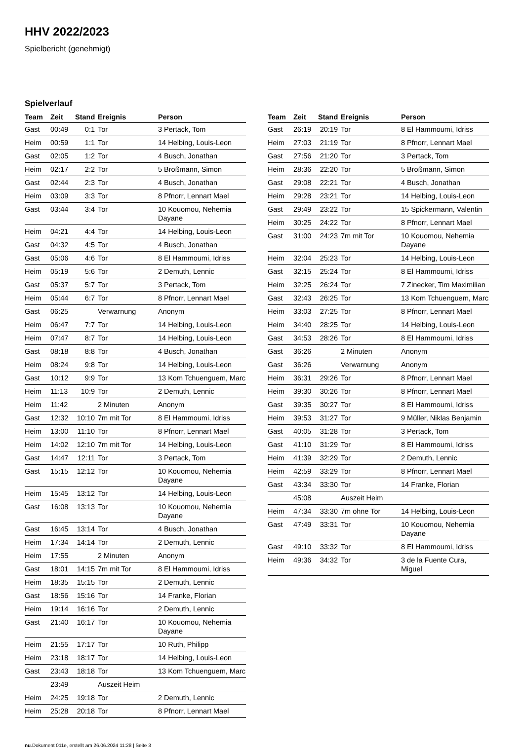HHV 2022/2023
Spielbericht (genehmigt)
Spielverlauf
| Team | Zeit | Stand | Ereignis | Person |
| --- | --- | --- | --- | --- |
| Gast | 00:49 | 0:1 | Tor | 3 Pertack, Tom |
| Heim | 00:59 | 1:1 | Tor | 14 Helbing, Louis-Leon |
| Gast | 02:05 | 1:2 | Tor | 4 Busch, Jonathan |
| Heim | 02:17 | 2:2 | Tor | 5 Broßmann, Simon |
| Gast | 02:44 | 2:3 | Tor | 4 Busch, Jonathan |
| Heim | 03:09 | 3:3 | Tor | 8 Pfnorr, Lennart Mael |
| Gast | 03:44 | 3:4 | Tor | 10 Kouomou, Nehemia Dayane |
| Heim | 04:21 | 4:4 | Tor | 14 Helbing, Louis-Leon |
| Gast | 04:32 | 4:5 | Tor | 4 Busch, Jonathan |
| Gast | 05:06 | 4:6 | Tor | 8 El Hammoumi, Idriss |
| Heim | 05:19 | 5:6 | Tor | 2 Demuth, Lennic |
| Gast | 05:37 | 5:7 | Tor | 3 Pertack, Tom |
| Heim | 05:44 | 6:7 | Tor | 8 Pfnorr, Lennart Mael |
| Gast | 06:25 | | Verwarnung | Anonym |
| Heim | 06:47 | 7:7 | Tor | 14 Helbing, Louis-Leon |
| Heim | 07:47 | 8:7 | Tor | 14 Helbing, Louis-Leon |
| Gast | 08:18 | 8:8 | Tor | 4 Busch, Jonathan |
| Heim | 08:24 | 9:8 | Tor | 14 Helbing, Louis-Leon |
| Gast | 10:12 | 9:9 | Tor | 13 Kom Tchuenguem, Marc |
| Heim | 11:13 | 10:9 | Tor | 2 Demuth, Lennic |
| Heim | 11:42 | | 2 Minuten | Anonym |
| Gast | 12:32 | 10:10 | 7m mit Tor | 8 El Hammoumi, Idriss |
| Heim | 13:00 | 11:10 | Tor | 8 Pfnorr, Lennart Mael |
| Heim | 14:02 | 12:10 | 7m mit Tor | 14 Helbing, Louis-Leon |
| Gast | 14:47 | 12:11 | Tor | 3 Pertack, Tom |
| Gast | 15:15 | 12:12 | Tor | 10 Kouomou, Nehemia Dayane |
| Heim | 15:45 | 13:12 | Tor | 14 Helbing, Louis-Leon |
| Gast | 16:08 | 13:13 | Tor | 10 Kouomou, Nehemia Dayane |
| Gast | 16:45 | 13:14 | Tor | 4 Busch, Jonathan |
| Heim | 17:34 | 14:14 | Tor | 2 Demuth, Lennic |
| Heim | 17:55 | | 2 Minuten | Anonym |
| Gast | 18:01 | 14:15 | 7m mit Tor | 8 El Hammoumi, Idriss |
| Heim | 18:35 | 15:15 | Tor | 2 Demuth, Lennic |
| Gast | 18:56 | 15:16 | Tor | 14 Franke, Florian |
| Heim | 19:14 | 16:16 | Tor | 2 Demuth, Lennic |
| Gast | 21:40 | 16:17 | Tor | 10 Kouomou, Nehemia Dayane |
| Heim | 21:55 | 17:17 | Tor | 10 Ruth, Philipp |
| Heim | 23:18 | 18:17 | Tor | 14 Helbing, Louis-Leon |
| Gast | 23:43 | 18:18 | Tor | 13 Kom Tchuenguem, Marc |
| | 23:49 | | Auszeit Heim | |
| Heim | 24:25 | 19:18 | Tor | 2 Demuth, Lennic |
| Heim | 25:28 | 20:18 | Tor | 8 Pfnorr, Lennart Mael |
| Team | Zeit | Stand | Ereignis | Person |
| --- | --- | --- | --- | --- |
| Gast | 26:19 | 20:19 | Tor | 8 El Hammoumi, Idriss |
| Heim | 27:03 | 21:19 | Tor | 8 Pfnorr, Lennart Mael |
| Gast | 27:56 | 21:20 | Tor | 3 Pertack, Tom |
| Heim | 28:36 | 22:20 | Tor | 5 Broßmann, Simon |
| Gast | 29:08 | 22:21 | Tor | 4 Busch, Jonathan |
| Heim | 29:28 | 23:21 | Tor | 14 Helbing, Louis-Leon |
| Gast | 29:49 | 23:22 | Tor | 15 Spickermann, Valentin |
| Heim | 30:25 | 24:22 | Tor | 8 Pfnorr, Lennart Mael |
| Gast | 31:00 | 24:23 | 7m mit Tor | 10 Kouomou, Nehemia Dayane |
| Heim | 32:04 | 25:23 | Tor | 14 Helbing, Louis-Leon |
| Gast | 32:15 | 25:24 | Tor | 8 El Hammoumi, Idriss |
| Heim | 32:25 | 26:24 | Tor | 7 Zinecker, Tim Maximilian |
| Gast | 32:43 | 26:25 | Tor | 13 Kom Tchuenguem, Marc |
| Heim | 33:03 | 27:25 | Tor | 8 Pfnorr, Lennart Mael |
| Heim | 34:40 | 28:25 | Tor | 14 Helbing, Louis-Leon |
| Gast | 34:53 | 28:26 | Tor | 8 El Hammoumi, Idriss |
| Gast | 36:26 | | 2 Minuten | Anonym |
| Gast | 36:26 | | Verwarnung | Anonym |
| Heim | 36:31 | 29:26 | Tor | 8 Pfnorr, Lennart Mael |
| Heim | 39:30 | 30:26 | Tor | 8 Pfnorr, Lennart Mael |
| Gast | 39:35 | 30:27 | Tor | 8 El Hammoumi, Idriss |
| Heim | 39:53 | 31:27 | Tor | 9 Müller, Niklas Benjamin |
| Gast | 40:05 | 31:28 | Tor | 3 Pertack, Tom |
| Gast | 41:10 | 31:29 | Tor | 8 El Hammoumi, Idriss |
| Heim | 41:39 | 32:29 | Tor | 2 Demuth, Lennic |
| Heim | 42:59 | 33:29 | Tor | 8 Pfnorr, Lennart Mael |
| Gast | 43:34 | 33:30 | Tor | 14 Franke, Florian |
| | 45:08 | | Auszeit Heim | |
| Heim | 47:34 | 33:30 | 7m ohne Tor | 14 Helbing, Louis-Leon |
| Gast | 47:49 | 33:31 | Tor | 10 Kouomou, Nehemia Dayane |
| Gast | 49:10 | 33:32 | Tor | 8 El Hammoumi, Idriss |
| Heim | 49:36 | 34:32 | Tor | 3 de la Fuente Cura, Miguel |
nu.Dokument 011e, erstellt am 26.06.2024 11:28 | Seite 3